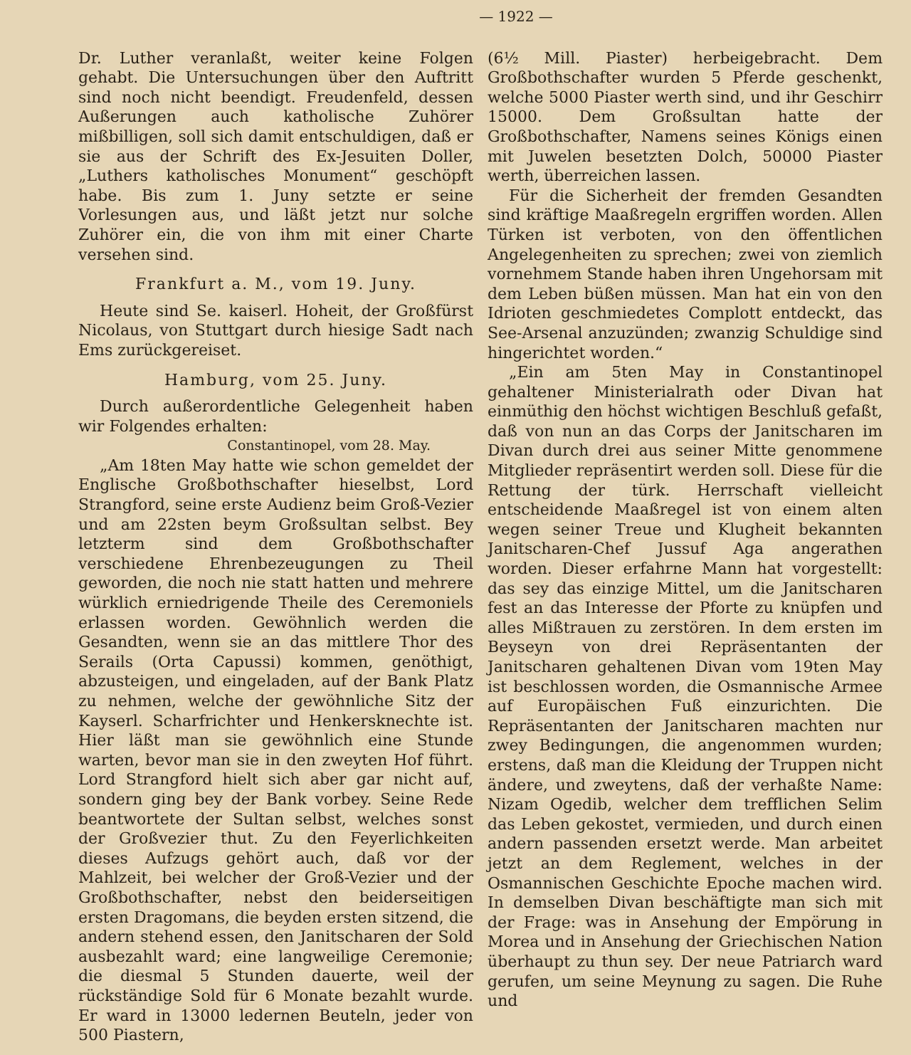— 1922 —
Dr. Luther veranlaßt, weiter keine Folgen gehabt. Die Untersuchungen über den Auftritt sind noch nicht beendigt. Freudenfeld, dessen Außerungen auch katholische Zuhörer mißbilligen, soll sich damit entschuldigen, daß er sie aus der Schrift des Ex-Jesuiten Doller, „Luthers katholisches Monument“ geschöpft habe. Bis zum 1. Juny setzte er seine Vorlesungen aus, und läßt jetzt nur solche Zuhörer ein, die von ihm mit einer Charte versehen sind.
Frankfurt a. M., vom 19. Juny.
Heute sind Se. kaiserl. Hoheit, der Großfürst Nicolaus, von Stuttgart durch hiesige Sadt nach Ems zurückgereiset.
Hamburg, vom 25. Juny.
Durch außerordentliche Gelegenheit haben wir Folgendes erhalten:
Constantinopel, vom 28. May.
„Am 18ten May hatte wie schon gemeldet der Englische Großbothschafter hieselbst, Lord Strangford, seine erste Audienz beim Groß-Vezier und am 22sten beym Großsultan selbst. Bey letzterm sind dem Großbothschafter verschiedene Ehrenbezeugungen zu Theil geworden, die noch nie statt hatten und mehrere würklich erniedrigende Theile des Ceremoniels erlassen worden. Gewöhnlich werden die Gesandten, wenn sie an das mittlere Thor des Serails (Orta Capussi) kommen, genöthigt, abzusteigen, und eingeladen, auf der Bank Platz zu nehmen, welche der gewöhnliche Sitz der Kayserl. Scharfrichter und Henkersknechte ist. Hier läßt man sie gewöhnlich eine Stunde warten, bevor man sie in den zweyten Hof führt. Lord Strangford hielt sich aber gar nicht auf, sondern ging bey der Bank vorbey. Seine Rede beantwortete der Sultan selbst, welches sonst der Großvezier thut. Zu den Feyerlichkeiten dieses Aufzugs gehört auch, daß vor der Mahlzeit, bei welcher der Groß-Vezier und der Großbothschafter, nebst den beiderseitigen ersten Dragomans, die beyden ersten sitzend, die andern stehend essen, den Janitscharen der Sold ausbezahlt ward; eine langweilige Ceremonie; die diesmal 5 Stunden dauerte, weil der rückständige Sold für 6 Monate bezahlt wurde. Er ward in 13000 ledernen Beuteln, jeder von 500 Piastern,
(6½ Mill. Piaster) herbeigebracht. Dem Großbothschafter wurden 5 Pferde geschenkt, welche 5000 Piaster werth sind, und ihr Geschirr 15000. Dem Großsultan hatte der Großbothschafter, Namens seines Königs einen mit Juwelen besetzten Dolch, 50000 Piaster werth, überreichen lassen.
Für die Sicherheit der fremden Gesandten sind kräftige Maaßregeln ergriffen worden. Allen Türken ist verboten, von den öffentlichen Angelegenheiten zu sprechen; zwei von ziemlich vornehmem Stande haben ihren Ungehorsam mit dem Leben büßen müssen. Man hat ein von den Idrioten geschmiedetes Complott entdeckt, das See-Arsenal anzuzünden; zwanzig Schuldige sind hingerichtet worden.“
„Ein am 5ten May in Constantinopel gehaltener Ministerialrath oder Divan hat einmüthig den höchst wichtigen Beschluß gefaßt, daß von nun an das Corps der Janitscharen im Divan durch drei aus seiner Mitte genommene Mitglieder repräsentirt werden soll. Diese für die Rettung der türk. Herrschaft vielleicht entscheidende Maaßregel ist von einem alten wegen seiner Treue und Klugheit bekannten Janitscharen-Chef Jussuf Aga angerathen worden. Dieser erfahrne Mann hat vorgestellt: das sey das einzige Mittel, um die Janitscharen fest an das Interesse der Pforte zu knüpfen und alles Mißtrauen zu zerstören. In dem ersten im Beyseyn von drei Repräsentanten der Janitscharen gehaltenen Divan vom 19ten May ist beschlossen worden, die Osmannische Armee auf Europäischen Fuß einzurichten. Die Repräsentanten der Janitscharen machten nur zwey Bedingungen, die angenommen wurden; erstens, daß man die Kleidung der Truppen nicht ändere, und zweytens, daß der verhaßte Name: Nizam Ogedib, welcher dem trefflichen Selim das Leben gekostet, vermieden, und durch einen andern passenden ersetzt werde. Man arbeitet jetzt an dem Reglement, welches in der Osmannischen Geschichte Epoche machen wird. In demselben Divan beschäftigte man sich mit der Frage: was in Ansehung der Empörung in Morea und in Ansehung der Griechischen Nation überhaupt zu thun sey. Der neue Patriarch ward gerufen, um seine Meynung zu sagen. Die Ruhe und